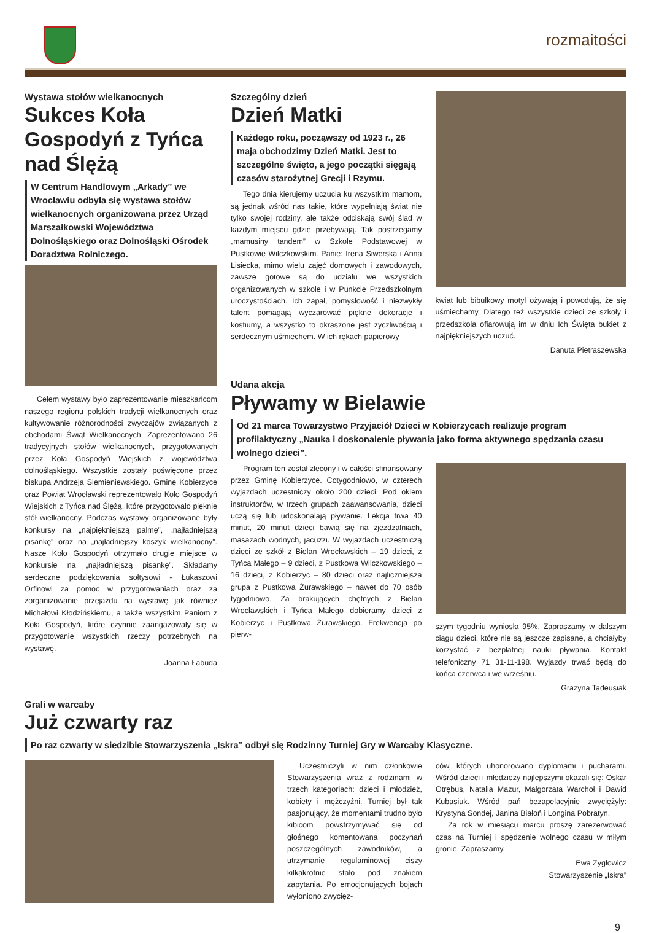rozmaitości
Wystawa stołów wielkanocnych
Sukces Koła Gospodyń z Tyńca nad Ślężą
W Centrum Handlowym „Arkady” we Wrocławiu odbyła się wystawa stołów wielkanocnych organizowana przez Urząd Marszałkowski Województwa Dolnośląskiego oraz Dolnośląski Ośrodek Doradztwa Rolniczego.
Celem wystawy było zaprezentowanie mieszkańcom naszego regionu polskich tradycji wielkanocnych oraz kultywowanie różnorodności zwyczajów związanych z obchodami Świąt Wielkanocnych. Zaprezentowano 26 tradycyjnych stołów wielkanocnych, przygotowanych przez Koła Gospodyń Wiejskich z województwa dolnośląskiego. Wszystkie zostały poświęcone przez biskupa Andrzeja Siemieniewskiego. Gminę Kobierzyce oraz Powiat Wrocławski reprezentowało Koło Gospodyń Wiejskich z Tyńca nad Ślężą, które przygotowało pięknie stół wielkanocny. Podczas wystawy organizowane były konkursy na „najpiękniejszą palmę”, „najładniejszą pisankę” oraz na „najładniejszy koszyk wielkanocny”. Nasze Koło Gospodyń otrzymało drugie miejsce w konkursie na „najładniejszą pisankę”. Składamy serdeczne podziękowania sołtysowi - Łukaszowi Orfinowi za pomoc w przygotowaniach oraz za zorganizowanie przejazdu na wystawę jak również Michałowi Kłodzińskiemu, a także wszystkim Paniom z Koła Gospodyń, które czynnie zaangażowały się w przygotowanie wszystkich rzeczy potrzebnych na wystawę.
Joanna Łabuda
Szczególny dzień
Dzień Matki
Każdego roku, począwszy od 1923 r., 26 maja obchodzimy Dzień Matki. Jest to szczególne święto, a jego początki sięgają czasów starożytnej Grecji i Rzymu.
Tego dnia kierujemy uczucia ku wszystkim mamom, są jednak wśród nas takie, które wypełniają świat nie tylko swojej rodziny, ale także odciskają swój ślad w każdym miejscu gdzie przebywają. Tak postrzegamy „mamusiny tandem” w Szkole Podstawowej w Pustkowie Wilczkowskim. Panie: Irena Siwerska i Anna Lisiecka, mimo wielu zajęć domowych i zawodowych, zawsze gotowe są do udziału we wszystkich organizowanych w szkole i w Punkcie Przedszkolnym uroczystościach. Ich zapał, pomysłowość i niezwykły talent pomagają wyczarować piękne dekoracje i kostiumy, a wszystko to okraszone jest życzliwością i serdecznym uśmiechem. W ich rękach papierowy
kwiat lub bibułkowy motyl ożywają i powodują, że się uśmiechamy. Dlatego też wszystkie dzieci ze szkoły i przedszkola ofiarowują im w dniu Ich Święta bukiet z najpiękniejszych uczuć.
Danuta Pietraszewska
Udana akcja
Pływamy w Bielawie
Od 21 marca Towarzystwo Przyjaciół Dzieci w Kobierzycach realizuje program profilaktyczny „Nauka i doskonalenie pływania jako forma aktywnego spędzania czasu wolnego dzieci”.
Program ten został zlecony i w całości sfinansowany przez Gminę Kobierzyce. Cotygodniowo, w czterech wyjazdach uczestniczy około 200 dzieci. Pod okiem instruktorów, w trzech grupach zaawansowania, dzieci uczą się lub udoskonalają pływanie. Lekcja trwa 40 minut, 20 minut dzieci bawią się na zjeżdżalniach, masażach wodnych, jacuzzi. W wyjazdach uczestniczą dzieci ze szkół z Bielan Wrocławskich – 19 dzieci, z Tyńca Małego – 9 dzieci, z Pustkowa Wilczkowskiego – 16 dzieci, z Kobierzyc – 80 dzieci oraz najliczniejsza grupa z Pustkowa Żurawskiego – nawet do 70 osób tygodniowo. Za brakujących chętnych z Bielan Wrocławskich i Tyńca Małego dobieramy dzieci z Kobierzyc i Pustkowa Żurawskiego. Frekwencja po pierw-
szym tygodniu wyniosła 95%. Zapraszamy w dalszym ciągu dzieci, które nie są jeszcze zapisane, a chciałyby korzystać z bezpłatnej nauki pływania. Kontakt telefoniczny 71 31-11-198. Wyjazdy trwać będą do końca czerwca i we wrześniu.
Grażyna Tadeusiak
Grali w warcaby
Już czwarty raz
Po raz czwarty w siedzibie Stowarzyszenia „Iskra” odbył się Rodzinny Turniej Gry w Warcaby Klasyczne.
Uczestniczyli w nim członkowie Stowarzyszenia wraz z rodzinami w trzech kategoriach: dzieci i młodzież, kobiety i mężczyźni. Turniej był tak pasjonujący, że momentami trudno było kibicom powstrzymywać się od głośnego komentowana poczynań poszczególnych zawodników, a utrzymanie regulaminowej ciszy kilkakrotnie stało pod znakiem zapytania. Po emocjonujących bojach wyłoniono zwycięz-
ców, których uhonorowano dyplomami i pucharami. Wśród dzieci i młodzieży najlepszymi okazali się: Oskar Otrębus, Natalia Mazur, Małgorzata Warchoł i Dawid Kubasiuk. Wśród pań bezapelacyjnie zwyciężyły: Krystyna Sondej, Janina Białoń i Longina Pobratyn.
Za rok w miesiącu marcu proszę zarezerwować czas na Turniej i spędzenie wolnego czasu w miłym gronie. Zapraszamy.
Ewa Zygłowicz
Stowarzyszenie „Iskra”
9